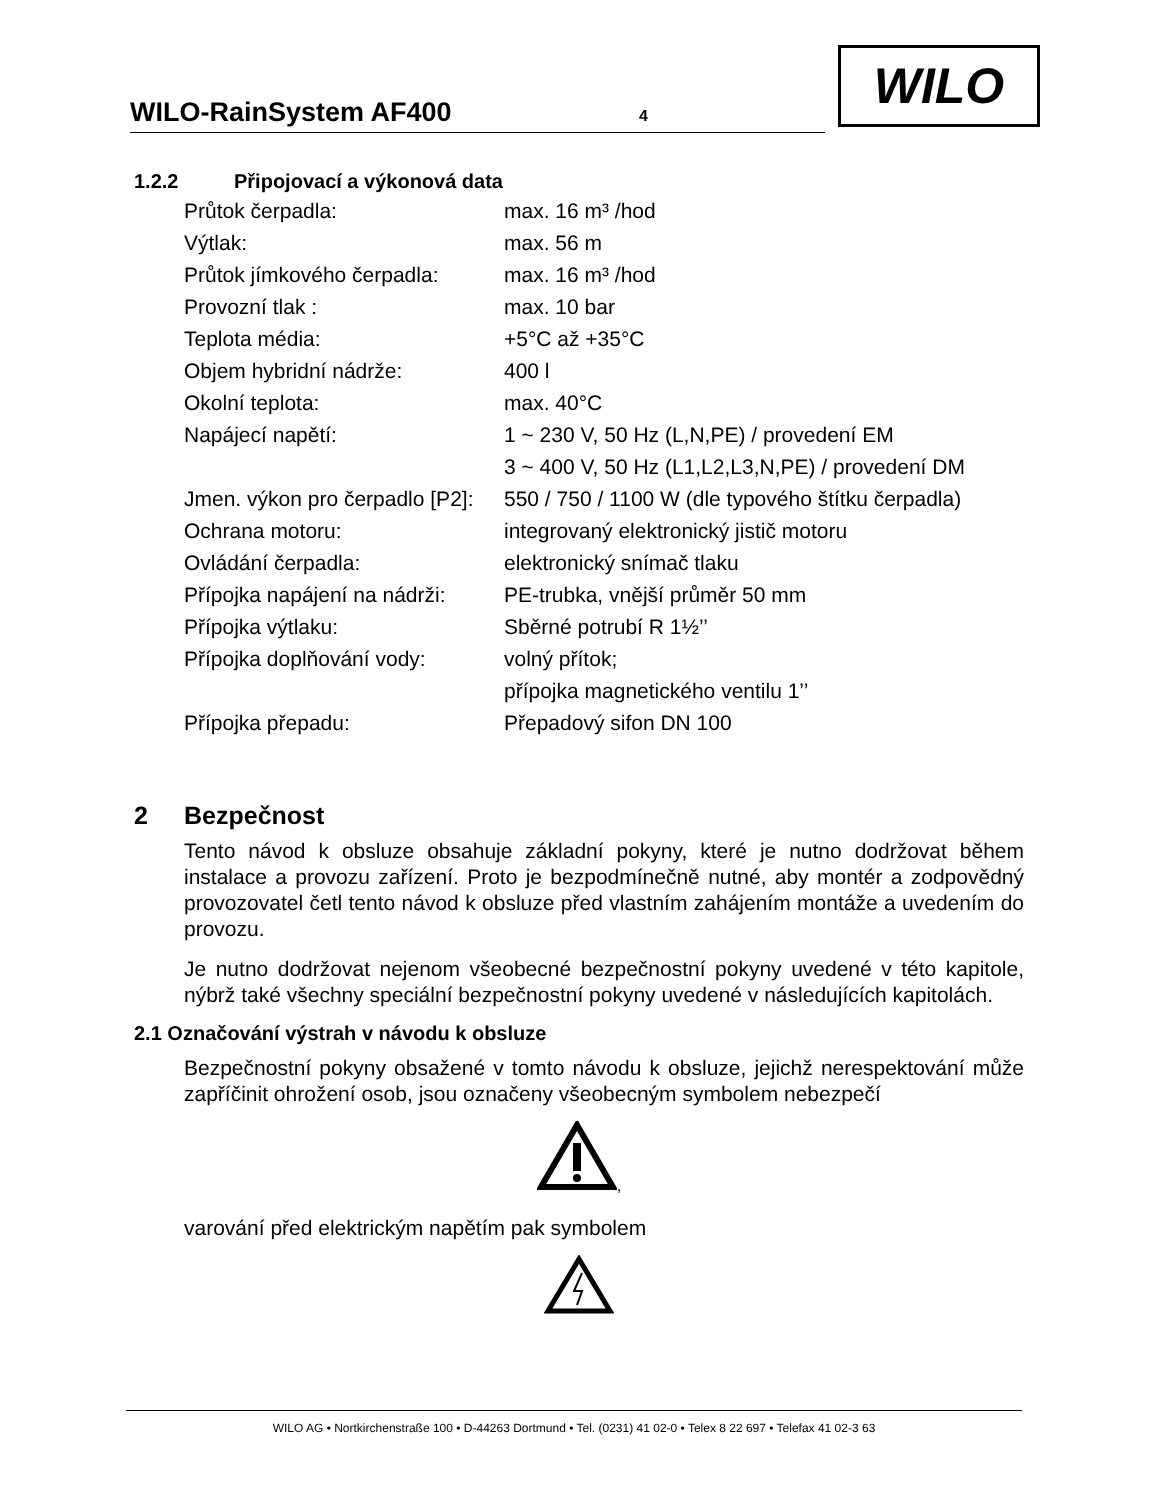WILO-RainSystem AF400 4
WILO
1.2.2 Připojovací a výkonová data
| Průtok čerpadla: | max. 16 m³ /hod |
| Výtlak: | max. 56 m |
| Průtok jímkového čerpadla: | max. 16 m³ /hod |
| Provozní tlak : | max. 10 bar |
| Teplota média: | +5°C až +35°C |
| Objem hybridní nádrže: | 400 l |
| Okolní teplota: | max. 40°C |
| Napájecí napětí: | 1 ~ 230 V, 50 Hz (L,N,PE) / provedení EM |
| | 3 ~ 400 V, 50 Hz (L1,L2,L3,N,PE) / provedení DM |
| Jmen. výkon pro čerpadlo [P2]: | 550 / 750 / 1100 W (dle typového štítku čerpadla) |
| Ochrana motoru: | integrovaný elektronický jistič motoru |
| Ovládání čerpadla: | elektronický snímač tlaku |
| Přípojka napájení na nádrži: | PE-trubka, vnější průměr 50 mm |
| Přípojka výtlaku: | Sběrné potrubí R 1½’’ |
| Přípojka doplňování vody: | volný přítok; |
| | přípojka magnetického ventilu 1’’ |
| Přípojka přepadu: | Přepadový sifon DN 100 |
2 Bezpečnost
Tento návod k obsluze obsahuje základní pokyny, které je nutno dodržovat během instalace a provozu zařízení. Proto je bezpodmínečně nutné, aby montér a zodpovědný provozovatel četl tento návod k obsluze před vlastním zahájením montáže a uvedením do provozu.
Je nutno dodržovat nejenom všeobecné bezpečnostní pokyny uvedené v této kapitole, nýbrž také všechny speciální bezpečnostní pokyny uvedené v následujících kapitolách.
2.1 Označování výstrah v návodu k obsluze
Bezpečnostní pokyny obsažené v tomto návodu k obsluze, jejichž nerespektování může zapříčinit ohrožení osob, jsou označeny všeobecným symbolem nebezpečí
,
varování před elektrickým napětím pak symbolem
WILO AG • Nortkirchenstraße 100 • D-44263 Dortmund • Tel. (0231) 41 02-0 • Telex 8 22 697 • Telefax 41 02-3 63